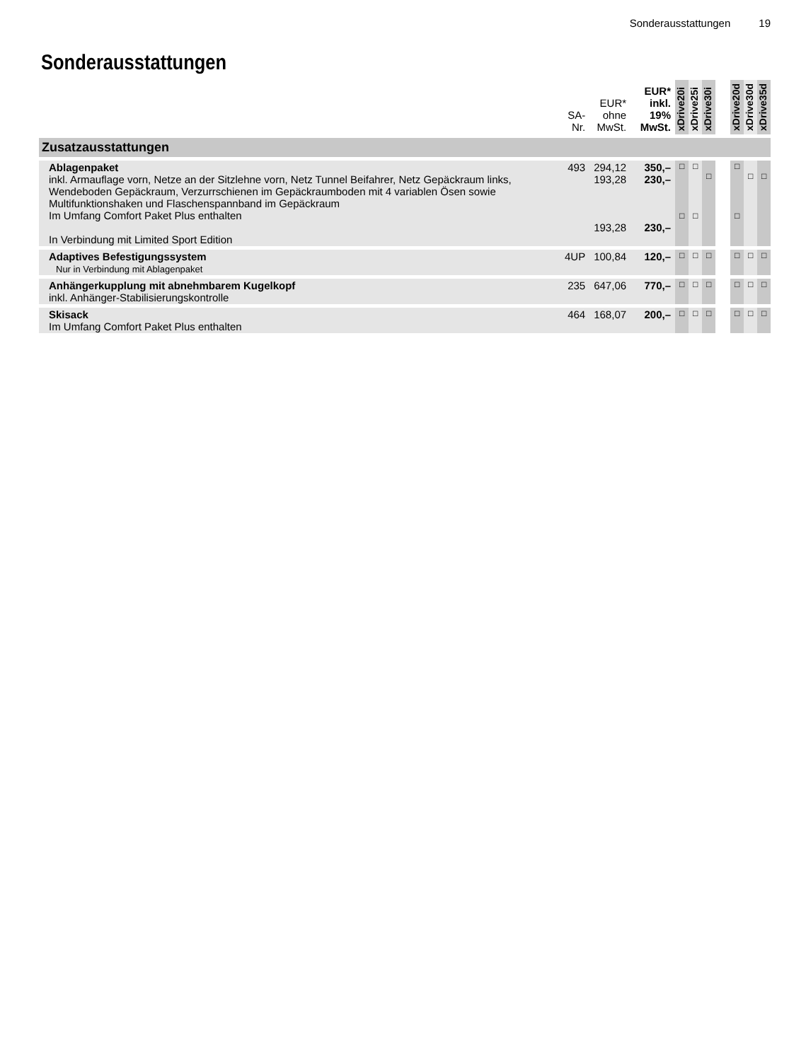Sonderausstattungen 19
Sonderausstattungen
| | SA- Nr. | EUR* ohne MwSt. | EUR* inkl. 19% MwSt. | xDrive20i | xDrive25i | xDrive30i | | xDrive20d | xDrive30d | xDrive35d |
| --- | --- | --- | --- | --- | --- | --- | --- | --- | --- | --- |
| Zusatzausstattungen | | | | | | | | | | |
| Ablagenpaket inkl. Armauflage vorn, Netze an der Sitzlehne vorn, Netz Tunnel Beifahrer, Netz Gepäckraum links, Wendeboden Gepäckraum, Verzurrschienen im Gepäckraumboden mit 4 variablen Ösen sowie Multifunktionshaken und Flaschenspannband im Gepäckraum Im Umfang Comfort Paket Plus enthalten In Verbindung mit Limited Sport Edition | 493 | 294,12 193,28 193,28 | 350,– 230,– 230,– | □ □ | □ □ | □ | | □ □ | □ | □ |
| Adaptives Befestigungssystem Nur in Verbindung mit Ablagenpaket | 4UP | 100,84 | 120,– | □ | □ | □ | | □ | □ | □ |
| Anhängerkupplung mit abnehmbarem Kugelkopf inkl. Anhänger-Stabilisierungskontrolle | 235 | 647,06 | 770,– | □ | □ | □ | | □ | □ | □ |
| Skisack Im Umfang Comfort Paket Plus enthalten | 464 | 168,07 | 200,– | □ | □ | □ | | □ | □ | □ |